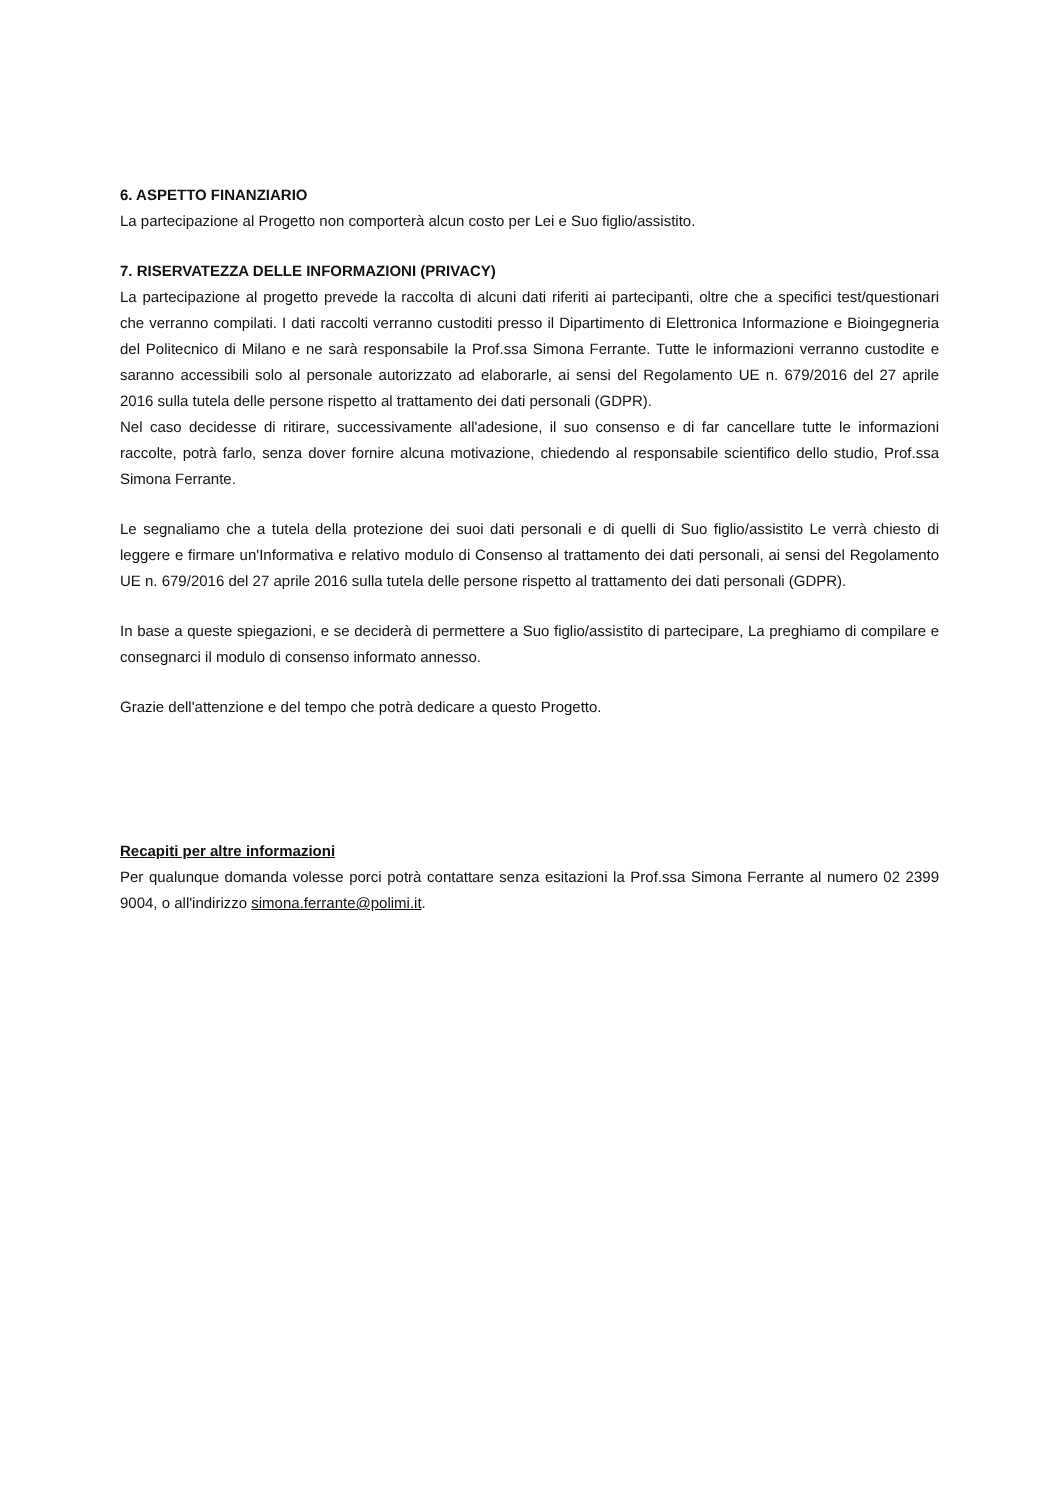6. ASPETTO FINANZIARIO
La partecipazione al Progetto non comporterà alcun costo per Lei e Suo figlio/assistito.
7. RISERVATEZZA DELLE INFORMAZIONI (PRIVACY)
La partecipazione al progetto prevede la raccolta di alcuni dati riferiti ai partecipanti, oltre che a specifici test/questionari che verranno compilati. I dati raccolti verranno custoditi presso il Dipartimento di Elettronica Informazione e Bioingegneria del Politecnico di Milano e ne sarà responsabile la Prof.ssa Simona Ferrante. Tutte le informazioni verranno custodite e saranno accessibili solo al personale autorizzato ad elaborarle, ai sensi del Regolamento UE n. 679/2016 del 27 aprile 2016 sulla tutela delle persone rispetto al trattamento dei dati personali (GDPR).
Nel caso decidesse di ritirare, successivamente all'adesione, il suo consenso e di far cancellare tutte le informazioni raccolte, potrà farlo, senza dover fornire alcuna motivazione, chiedendo al responsabile scientifico dello studio, Prof.ssa Simona Ferrante.
Le segnaliamo che a tutela della protezione dei suoi dati personali e di quelli di Suo figlio/assistito Le verrà chiesto di leggere e firmare un'Informativa e relativo modulo di Consenso al trattamento dei dati personali, ai sensi del Regolamento UE n. 679/2016 del 27 aprile 2016 sulla tutela delle persone rispetto al trattamento dei dati personali (GDPR).
In base a queste spiegazioni, e se deciderà di permettere a Suo figlio/assistito di partecipare, La preghiamo di compilare e consegnarci il modulo di consenso informato annesso.
Grazie dell'attenzione e del tempo che potrà dedicare a questo Progetto.
Recapiti per altre informazioni
Per qualunque domanda volesse porci potrà contattare senza esitazioni la Prof.ssa Simona Ferrante al numero 02 2399 9004, o all'indirizzo simona.ferrante@polimi.it.